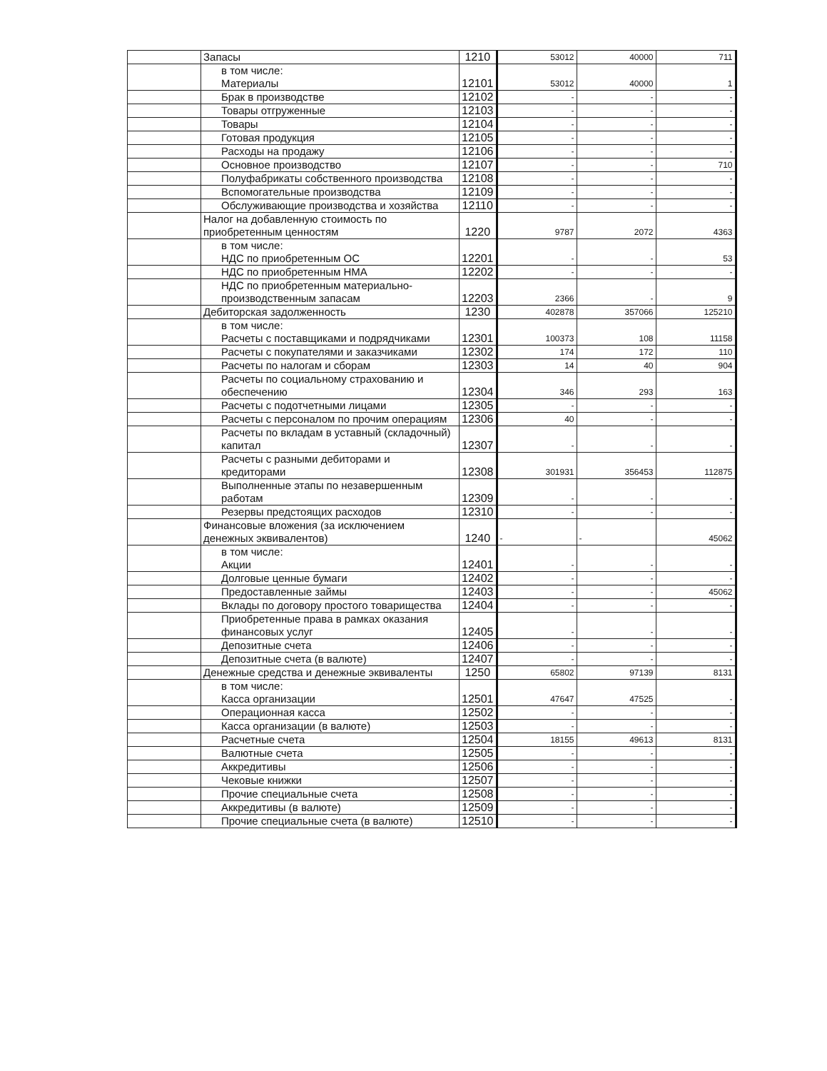| | Запасы | 1210 | 53012 | 40000 | 711 |
| | в том числе: Материалы | 12101 | 53012 | 40000 | 1 |
| | Брак в производстве | 12102 | - | - | - |
| | Товары отгруженные | 12103 | - | - | - |
| | Товары | 12104 | - | - | - |
| | Готовая продукция | 12105 | - | - | - |
| | Расходы на продажу | 12106 | - | - | - |
| | Основное производство | 12107 | - | - | 710 |
| | Полуфабрикаты собственного производства | 12108 | - | - | - |
| | Вспомогательные производства | 12109 | - | - | - |
| | Обслуживающие производства и хозяйства | 12110 | - | - | - |
| | Налог на добавленную стоимость по приобретенным ценностям | 1220 | 9787 | 2072 | 4363 |
| | в том числе: НДС по приобретенным ОС | 12201 | - | - | 53 |
| | НДС по приобретенным НМА | 12202 | - | - | - |
| | НДС по приобретенным материально-производственным запасам | 12203 | 2366 | - | 9 |
| | Дебиторская задолженность | 1230 | 402878 | 357066 | 125210 |
| | в том числе: Расчеты с поставщиками и подрядчиками | 12301 | 100373 | 108 | 11158 |
| | Расчеты с покупателями и заказчиками | 12302 | 174 | 172 | 110 |
| | Расчеты по налогам и сборам | 12303 | 14 | 40 | 904 |
| | Расчеты по социальному страхованию и обеспечению | 12304 | 346 | 293 | 163 |
| | Расчеты с подотчетными лицами | 12305 | - | - | - |
| | Расчеты с персоналом по прочим операциям | 12306 | 40 | - | - |
| | Расчеты по вкладам в уставный (складочный) капитал | 12307 | - | - | - |
| | Расчеты с разными дебиторами и кредиторами | 12308 | 301931 | 356453 | 112875 |
| | Выполненные этапы по незавершенным работам | 12309 | - | - | - |
| | Резервы предстоящих расходов | 12310 | - | - | - |
| | Финансовые вложения (за исключением денежных эквивалентов) | 1240 | - | - | 45062 |
| | в том числе: Акции | 12401 | - | - | - |
| | Долговые ценные бумаги | 12402 | - | - | - |
| | Предоставленные займы | 12403 | - | - | 45062 |
| | Вклады по договору простого товарищества | 12404 | - | - | - |
| | Приобретенные права в рамках оказания финансовых услуг | 12405 | - | - | - |
| | Депозитные счета | 12406 | - | - | - |
| | Депозитные счета (в валюте) | 12407 | - | - | - |
| | Денежные средства и денежные эквиваленты | 1250 | 65802 | 97139 | 8131 |
| | в том числе: Касса организации | 12501 | 47647 | 47525 | - |
| | Операционная касса | 12502 | - | - | - |
| | Касса организации (в валюте) | 12503 | - | - | - |
| | Расчетные счета | 12504 | 18155 | 49613 | 8131 |
| | Валютные счета | 12505 | - | - | - |
| | Аккредитивы | 12506 | - | - | - |
| | Чековые книжки | 12507 | - | - | - |
| | Прочие специальные счета | 12508 | - | - | - |
| | Аккредитивы (в валюте) | 12509 | - | - | - |
| | Прочие специальные счета (в валюте) | 12510 | - | - | - |